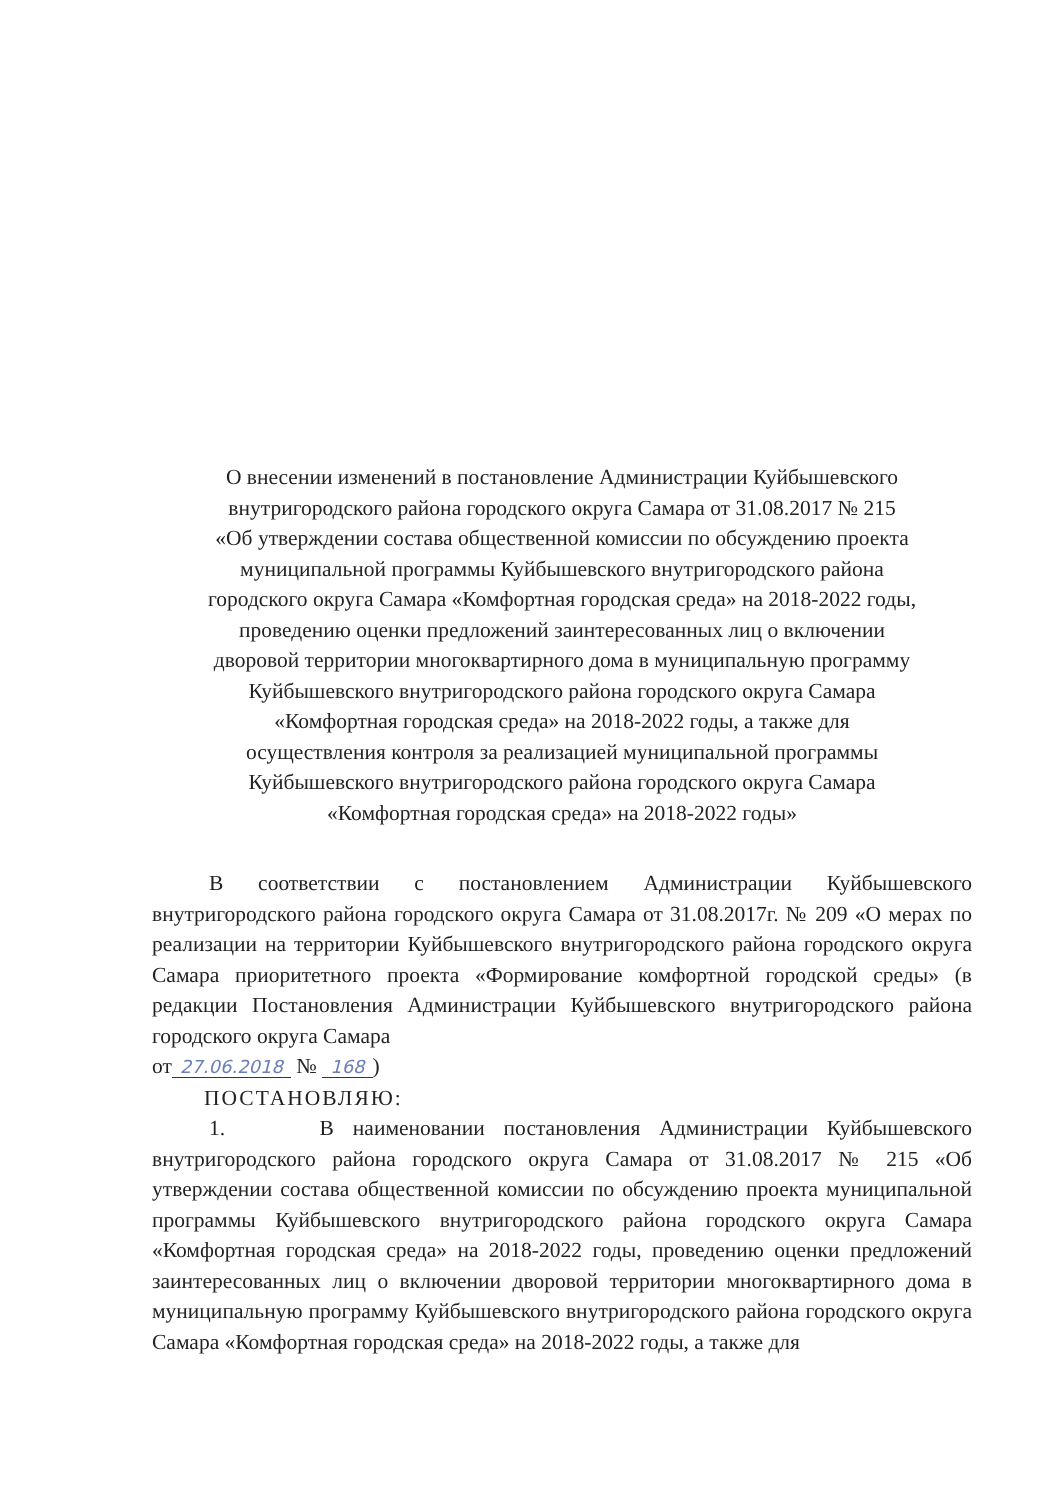О внесении изменений в постановление Администрации Куйбышевского
внутригородского района городского округа Самара от 31.08.2017 № 215
«Об утверждении состава общественной комиссии по обсуждению проекта
муниципальной программы Куйбышевского внутригородского района
городского округа Самара «Комфортная городская среда» на 2018-2022 годы,
проведению оценки предложений заинтересованных лиц о включении
дворовой территории многоквартирного дома в муниципальную программу
Куйбышевского внутригородского района городского округа Самара
«Комфортная городская среда» на 2018-2022 годы, а также для
осуществления контроля за реализацией муниципальной программы
Куйбышевского внутригородского района городского округа Самара
«Комфортная городская среда» на 2018-2022 годы»
В соответствии с постановлением Администрации Куйбышевского внутригородского района городского округа Самара от 31.08.2017г. № 209 «О мерах по реализации на территории Куйбышевского внутригородского района городского округа Самара приоритетного проекта «Формирование комфортной городской среды» (в редакции Постановления Администрации Куйбышевского внутригородского района городского округа Самара
от 27.06.2018 № 168)
ПОСТАНОВЛЯЮ:
1. В наименовании постановления Администрации Куйбышевского внутригородского района городского округа Самара от 31.08.2017 № 215 «Об утверждении состава общественной комиссии по обсуждению проекта муниципальной программы Куйбышевского внутригородского района городского округа Самара «Комфортная городская среда» на 2018-2022 годы, проведению оценки предложений заинтересованных лиц о включении дворовой территории многоквартирного дома в муниципальную программу Куйбышевского внутригородского района городского округа Самара «Комфортная городская среда» на 2018-2022 годы, а также для